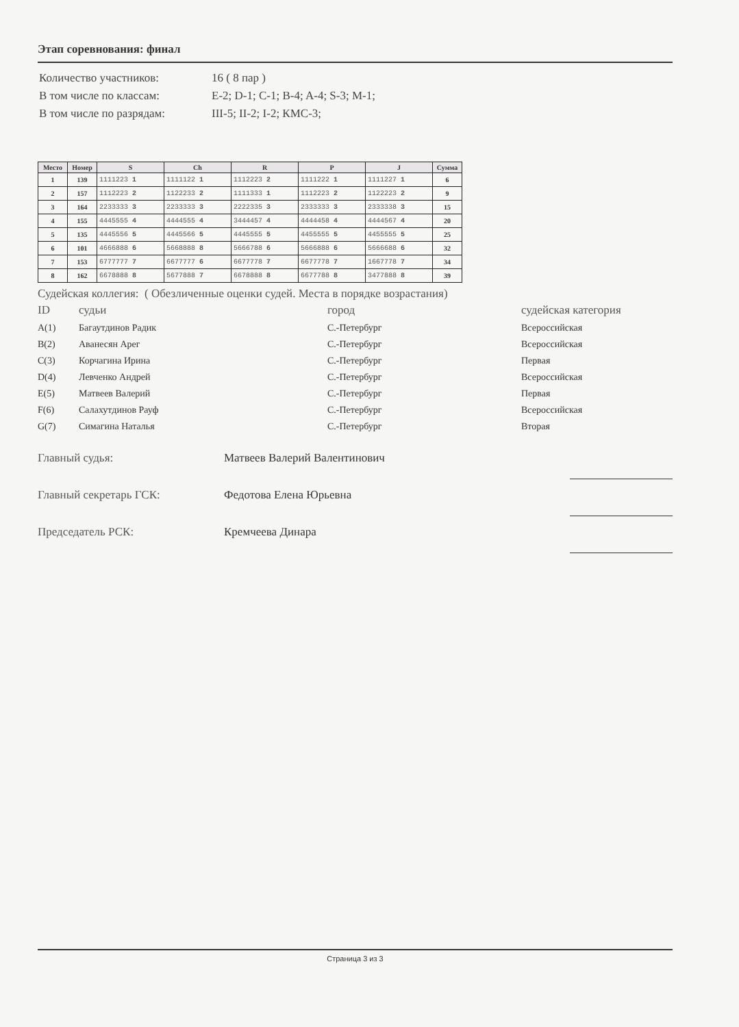Этап соревнования: финал
| Количество участников: | 16 ( 8 пар ) |
| В том числе по классам: | E-2; D-1; C-1; B-4; A-4; S-3; M-1; |
| В том числе по разрядам: | III-5; II-2; I-2; КМС-3; |
| Место | Номер | S | Ch | R | P | J | Сумма |
| --- | --- | --- | --- | --- | --- | --- | --- |
| 1 | 139 | 1111223 1 | 1111122 1 | 1112223 2 | 1111222 1 | 1111227 1 | 6 |
| 2 | 157 | 1112223 2 | 1122233 2 | 1111333 1 | 1112223 2 | 1122223 2 | 9 |
| 3 | 164 | 2233333 3 | 2233333 3 | 2222335 3 | 2333333 3 | 2333338 3 | 15 |
| 4 | 155 | 4445555 4 | 4444555 4 | 3444457 4 | 4444458 4 | 4444567 4 | 20 |
| 5 | 135 | 4445556 5 | 4445566 5 | 4445555 5 | 4455555 5 | 4455555 5 | 25 |
| 6 | 101 | 4666888 6 | 5668888 8 | 5666788 6 | 5666888 6 | 5666688 6 | 32 |
| 7 | 153 | 6777777 7 | 6677777 6 | 6677778 7 | 6677778 7 | 1667778 7 | 34 |
| 8 | 162 | 6678888 8 | 5677888 7 | 6678888 8 | 6677788 8 | 3477888 8 | 39 |
Судейская коллегия: ( Обезличенные оценки судей. Места в порядке возрастания)
| ID | судьи | город | судейская категория |
| A(1) | Багаутдинов Радик | С.-Петербург | Всероссийская |
| B(2) | Аванесян Арег | С.-Петербург | Всероссийская |
| C(3) | Корчагина Ирина | С.-Петербург | Первая |
| D(4) | Левченко Андрей | С.-Петербург | Всероссийская |
| E(5) | Матвеев Валерий | С.-Петербург | Первая |
| F(6) | Салахутдинов Рауф | С.-Петербург | Всероссийская |
| G(7) | Симагина Наталья | С.-Петербург | Вторая |
| Главный судья: | Матвеев Валерий Валентинович | |
| Главный секретарь ГСК: | Федотова Елена Юрьевна | |
| Председатель РСК: | Кремчеева Динара | |
Страница 3 из 3